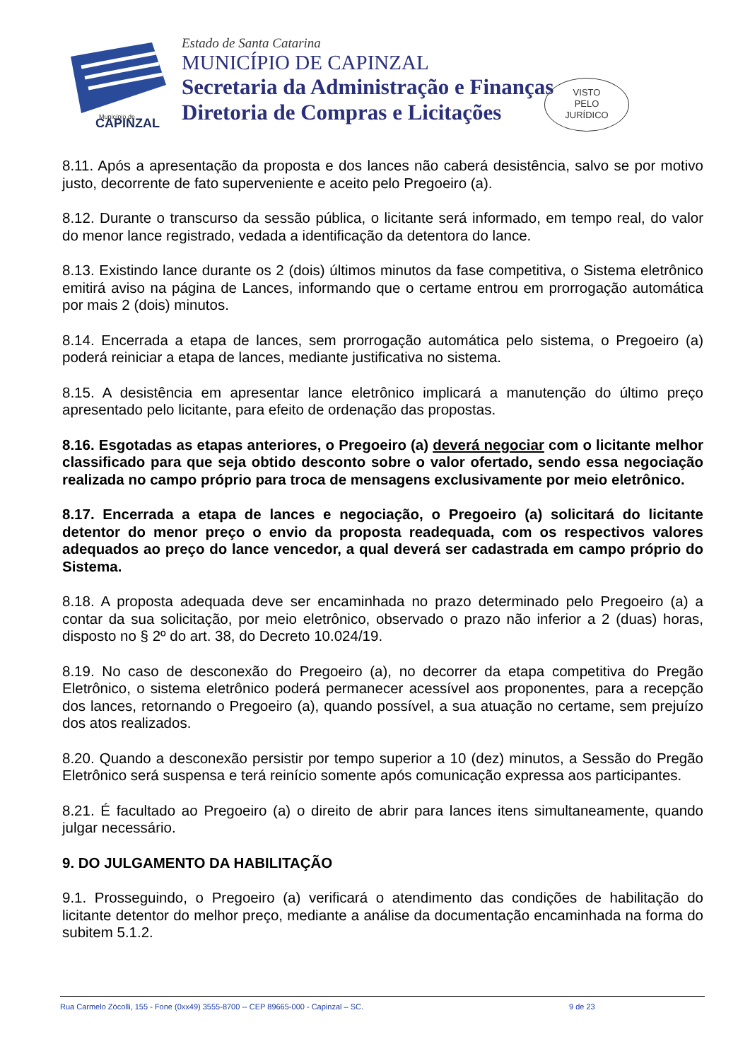Município de
CAPINZAL
Estado de Santa Catarina
MUNICÍPIO DE CAPINZAL
Secretaria da Administração e Finanças
Diretoria de Compras e Licitações
VISTO
PELO
JURÍDICO
8.11. Após a apresentação da proposta e dos lances não caberá desistência, salvo se por motivo justo, decorrente de fato superveniente e aceito pelo Pregoeiro (a).
8.12. Durante o transcurso da sessão pública, o licitante será informado, em tempo real, do valor do menor lance registrado, vedada a identificação da detentora do lance.
8.13. Existindo lance durante os 2 (dois) últimos minutos da fase competitiva, o Sistema eletrônico emitirá aviso na página de Lances, informando que o certame entrou em prorrogação automática por mais 2 (dois) minutos.
8.14. Encerrada a etapa de lances, sem prorrogação automática pelo sistema, o Pregoeiro (a) poderá reiniciar a etapa de lances, mediante justificativa no sistema.
8.15. A desistência em apresentar lance eletrônico implicará a manutenção do último preço apresentado pelo licitante, para efeito de ordenação das propostas.
8.16. Esgotadas as etapas anteriores, o Pregoeiro (a) deverá negociar com o licitante melhor classificado para que seja obtido desconto sobre o valor ofertado, sendo essa negociação realizada no campo próprio para troca de mensagens exclusivamente por meio eletrônico.
8.17. Encerrada a etapa de lances e negociação, o Pregoeiro (a) solicitará do licitante detentor do menor preço o envio da proposta readequada, com os respectivos valores adequados ao preço do lance vencedor, a qual deverá ser cadastrada em campo próprio do Sistema.
8.18. A proposta adequada deve ser encaminhada no prazo determinado pelo Pregoeiro (a) a contar da sua solicitação, por meio eletrônico, observado o prazo não inferior a 2 (duas) horas, disposto no § 2º do art. 38, do Decreto 10.024/19.
8.19. No caso de desconexão do Pregoeiro (a), no decorrer da etapa competitiva do Pregão Eletrônico, o sistema eletrônico poderá permanecer acessível aos proponentes, para a recepção dos lances, retornando o Pregoeiro (a), quando possível, a sua atuação no certame, sem prejuízo dos atos realizados.
8.20. Quando a desconexão persistir por tempo superior a 10 (dez) minutos, a Sessão do Pregão Eletrônico será suspensa e terá reinício somente após comunicação expressa aos participantes.
8.21. É facultado ao Pregoeiro (a) o direito de abrir para lances itens simultaneamente, quando julgar necessário.
9. DO JULGAMENTO DA HABILITAÇÃO
9.1. Prosseguindo, o Pregoeiro (a) verificará o atendimento das condições de habilitação do licitante detentor do melhor preço, mediante a análise da documentação encaminhada na forma do subitem 5.1.2.
Rua Carmelo Zócolli, 155 - Fone (0xx49) 3555-8700 -- CEP 89665-000 - Capinzal – SC. 9 de 23